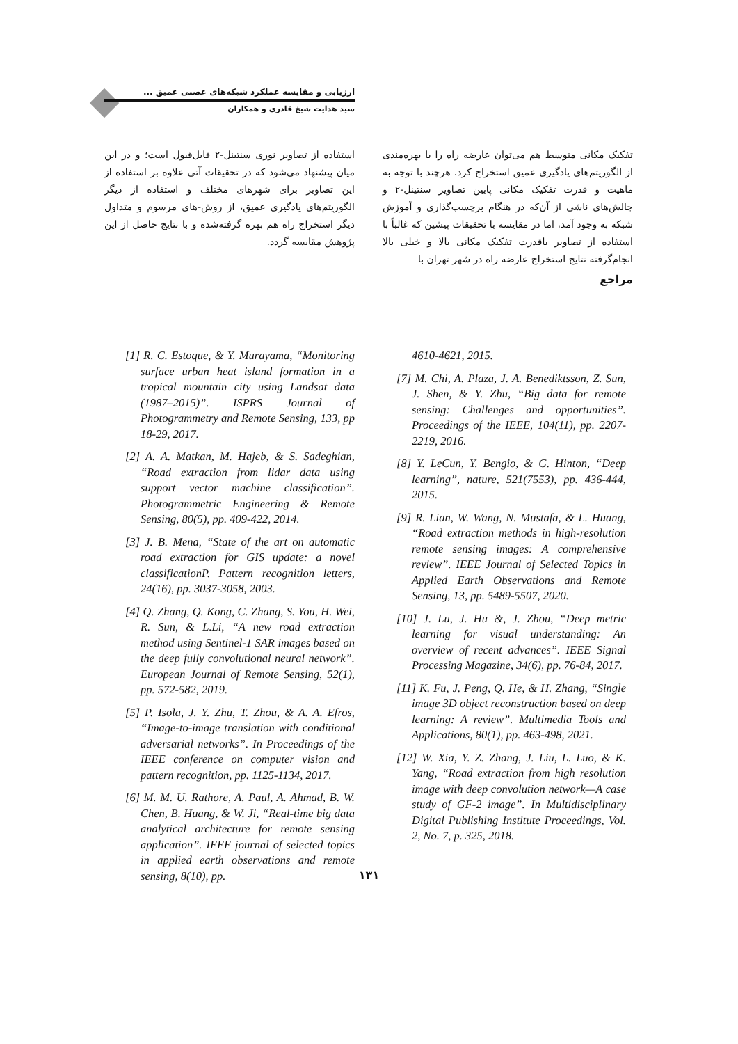ارزیابی و مقایسه عملکرد شبکه‌های عصبی عمیق ...
سید هدایت شیخ قادری و همکاران
تفکیک مکانی متوسط هم می‌توان عارضه راه را با بهره‌مندی از الگوریتم‌های یادگیری عمیق استخراج کرد. هرچند با توجه به ماهیت و قدرت تفکیک مکانی پایین تصاویر سنتینل-۲ و چالش‌های ناشی از آن‌که در هنگام برچسب‌گذاری و آموزش شبکه به وجود آمد، اما در مقایسه با تحقیقات پیشین که غالباً با استفاده از تصاویر باقدرت تفکیک مکانی بالا و خیلی بالا انجام‌گرفته نتایج استخراج عارضه راه در شهر تهران با
مراجع
استفاده از تصاویر نوری سنتینل-۲ قابل‌قبول است؛ و در این میان پیشنهاد می‌شود که در تحقیقات آتی علاوه بر استفاده از این تصاویر برای شهرهای مختلف و استفاده از دیگر الگوریتم‌های یادگیری عمیق، از روش-های مرسوم و متداول دیگر استخراج راه هم بهره گرفته‌شده و با نتایج حاصل از این پژوهش مقایسه گردد.
[1] R. C. Estoque, & Y. Murayama, “Monitoring surface urban heat island formation in a tropical mountain city using Landsat data (1987–2015)”. ISPRS Journal of Photogrammetry and Remote Sensing, 133, pp 18-29, 2017.
[2] A. A. Matkan, M. Hajeb, & S. Sadeghian, “Road extraction from lidar data using support vector machine classification”. Photogrammetric Engineering & Remote Sensing, 80(5), pp. 409-422, 2014.
[3] J. B. Mena, “State of the art on automatic road extraction for GIS update: a novel classificationP. Pattern recognition letters, 24(16), pp. 3037-3058, 2003.
[4] Q. Zhang, Q. Kong, C. Zhang, S. You, H. Wei, R. Sun, & L.Li, “A new road extraction method using Sentinel-1 SAR images based on the deep fully convolutional neural network”. European Journal of Remote Sensing, 52(1), pp. 572-582, 2019.
[5] P. Isola, J. Y. Zhu, T. Zhou, & A. A. Efros, “Image-to-image translation with conditional adversarial networks”. In Proceedings of the IEEE conference on computer vision and pattern recognition, pp. 1125-1134, 2017.
[6] M. M. U. Rathore, A. Paul, A. Ahmad, B. W. Chen, B. Huang, & W. Ji, “Real-time big data analytical architecture for remote sensing application”. IEEE journal of selected topics in applied earth observations and remote sensing, 8(10), pp.
4610-4621, 2015.
[7] M. Chi, A. Plaza, J. A. Benediktsson, Z. Sun, J. Shen, & Y. Zhu, “Big data for remote sensing: Challenges and opportunities”. Proceedings of the IEEE, 104(11), pp. 2207-2219, 2016.
[8] Y. LeCun, Y. Bengio, & G. Hinton, “Deep learning”, nature, 521(7553), pp. 436-444, 2015.
[9] R. Lian, W. Wang, N. Mustafa, & L. Huang, “Road extraction methods in high-resolution remote sensing images: A comprehensive review”. IEEE Journal of Selected Topics in Applied Earth Observations and Remote Sensing, 13, pp. 5489-5507, 2020.
[10] J. Lu, J. Hu &, J. Zhou, “Deep metric learning for visual understanding: An overview of recent advances”. IEEE Signal Processing Magazine, 34(6), pp. 76-84, 2017.
[11] K. Fu, J. Peng, Q. He, & H. Zhang, “Single image 3D object reconstruction based on deep learning: A review”. Multimedia Tools and Applications, 80(1), pp. 463-498, 2021.
[12] W. Xia, Y. Z. Zhang, J. Liu, L. Luo, & K. Yang, “Road extraction from high resolution image with deep convolution network—A case study of GF-2 image”. In Multidisciplinary Digital Publishing Institute Proceedings, Vol. 2, No. 7, p. 325, 2018.
۱۳۱